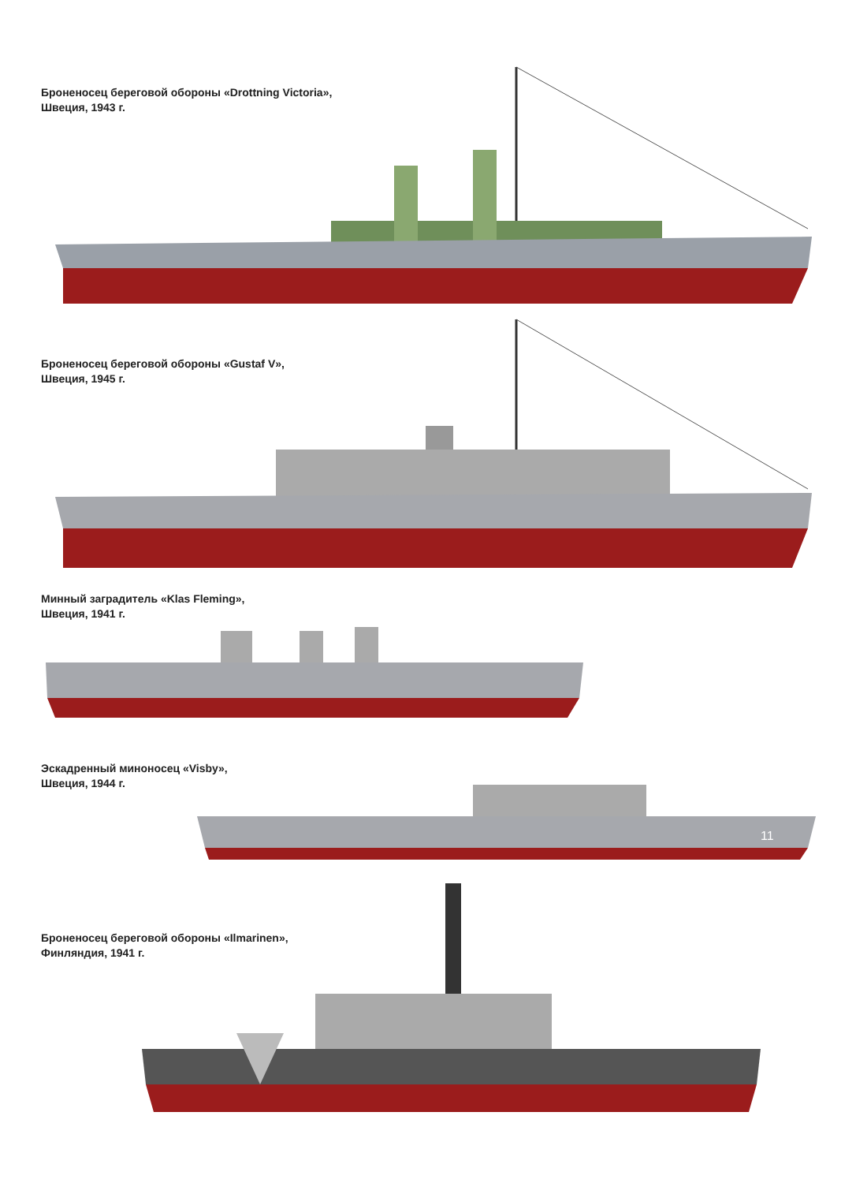Броненосец береговой обороны «Drottning Victoria»,
Швеция, 1943 г.
Броненосец береговой обороны «Gustaf V»,
Швеция, 1945 г.
Минный заградитель «Klas Fleming»,
Швеция, 1941 г.
Эскадренный миноносец «Visby»,
Швеция, 1944 г.
11
Броненосец береговой обороны «Ilmarinen»,
Финляндия, 1941 г.